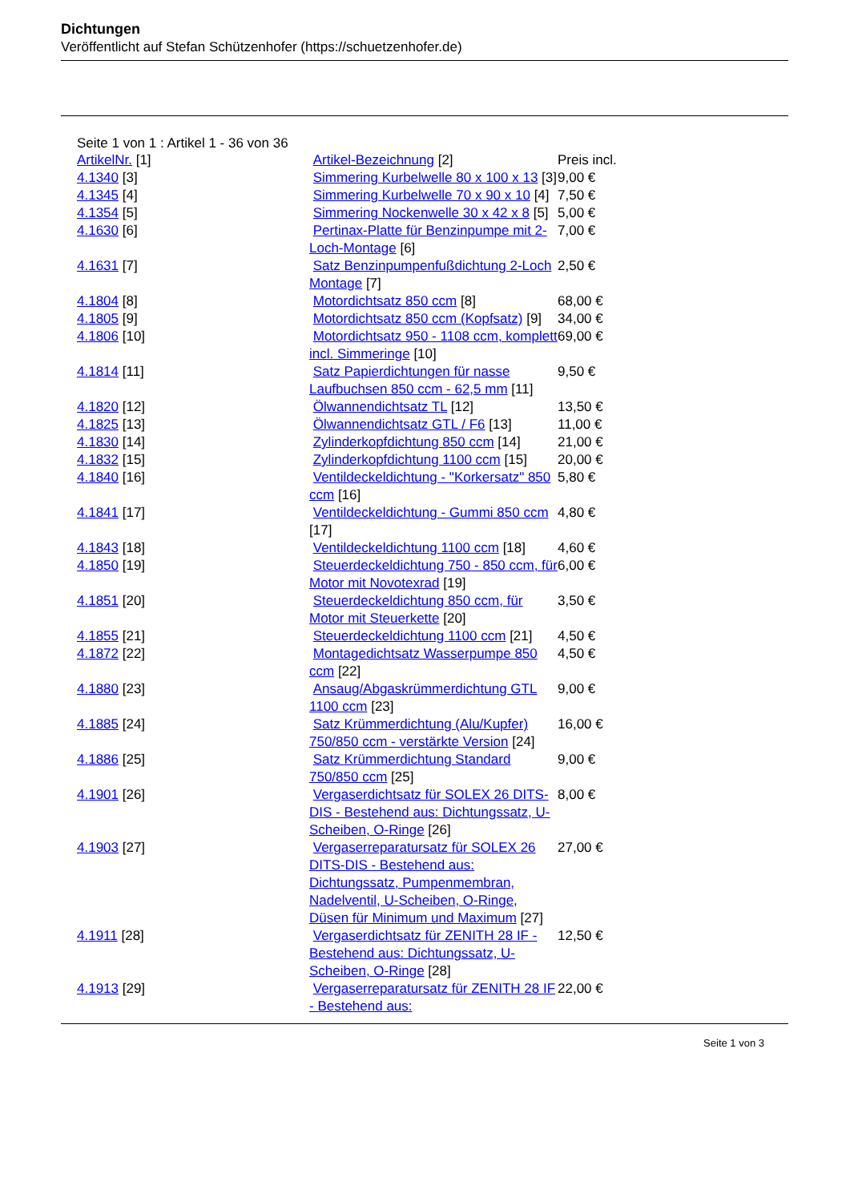Dichtungen
Veröffentlicht auf Stefan Schützenhofer (https://schuetzenhofer.de)
Seite 1 von 1 : Artikel 1 - 36 von 36
| ArtikelNr. [1] | Artikel-Bezeichnung [2] | Preis incl. |
| --- | --- | --- |
| 4.1340 [3] | Simmering Kurbelwelle 80 x 100 x 13 [3] | 9,00 € |
| 4.1345 [4] | Simmering Kurbelwelle 70 x 90 x 10 [4] | 7,50 € |
| 4.1354 [5] | Simmering Nockenwelle 30 x 42 x 8 [5] | 5,00 € |
| 4.1630 [6] | Pertinax-Platte für Benzinpumpe mit 2-Loch-Montage [6] | 7,00 € |
| 4.1631 [7] | Satz Benzinpumpenfußdichtung 2-Loch Montage [7] | 2,50 € |
| 4.1804 [8] | Motordichtsatz 850 ccm [8] | 68,00 € |
| 4.1805 [9] | Motordichtsatz 850 ccm (Kopfsatz) [9] | 34,00 € |
| 4.1806 [10] | Motordichtsatz 950 - 1108 ccm, komplett incl. Simmeringe [10] | 69,00 € |
| 4.1814 [11] | Satz Papierdichtungen für nasse Laufbuchsen 850 ccm - 62,5 mm [11] | 9,50 € |
| 4.1820 [12] | Ölwannendichtsatz TL [12] | 13,50 € |
| 4.1825 [13] | Ölwannendichtsatz GTL / F6 [13] | 11,00 € |
| 4.1830 [14] | Zylinderkopfdichtung 850 ccm [14] | 21,00 € |
| 4.1832 [15] | Zylinderkopfdichtung 1100 ccm [15] | 20,00 € |
| 4.1840 [16] | Ventildeckeldichtung - "Korkersatz" 850 ccm [16] | 5,80 € |
| 4.1841 [17] | Ventildeckeldichtung - Gummi 850 ccm [17] | 4,80 € |
| 4.1843 [18] | Ventildeckeldichtung 1100 ccm [18] | 4,60 € |
| 4.1850 [19] | Steuerdeckeldichtung 750 - 850 ccm, für Motor mit Novotexrad [19] | 6,00 € |
| 4.1851 [20] | Steuerdeckeldichtung 850 ccm, für Motor mit Steuerkette [20] | 3,50 € |
| 4.1855 [21] | Steuerdeckeldichtung 1100 ccm [21] | 4,50 € |
| 4.1872 [22] | Montagedichtsatz Wasserpumpe 850 ccm [22] | 4,50 € |
| 4.1880 [23] | Ansaug/Abgaskrümmerdichtung GTL 1100 ccm [23] | 9,00 € |
| 4.1885 [24] | Satz Krümmerdichtung (Alu/Kupfer) 750/850 ccm - verstärkte Version [24] | 16,00 € |
| 4.1886 [25] | Satz Krümmerdichtung Standard 750/850 ccm [25] | 9,00 € |
| 4.1901 [26] | Vergaserdichtsatz für SOLEX 26 DITS-DIS - Bestehend aus: Dichtungssatz, U-Scheiben, O-Ringe [26] | 8,00 € |
| 4.1903 [27] | Vergaserreparatursatz für SOLEX 26 DITS-DIS - Bestehend aus: Dichtungssatz, Pumpenmembran, Nadelventil, U-Scheiben, O-Ringe, Düsen für Minimum und Maximum [27] | 27,00 € |
| 4.1911 [28] | Vergaserdichtsatz für ZENITH 28 IF - Bestehend aus: Dichtungssatz, U-Scheiben, O-Ringe [28] | 12,50 € |
| 4.1913 [29] | Vergaserreparatursatz für ZENITH 28 IF - Bestehend aus: | 22,00 € |
Seite 1 von 3